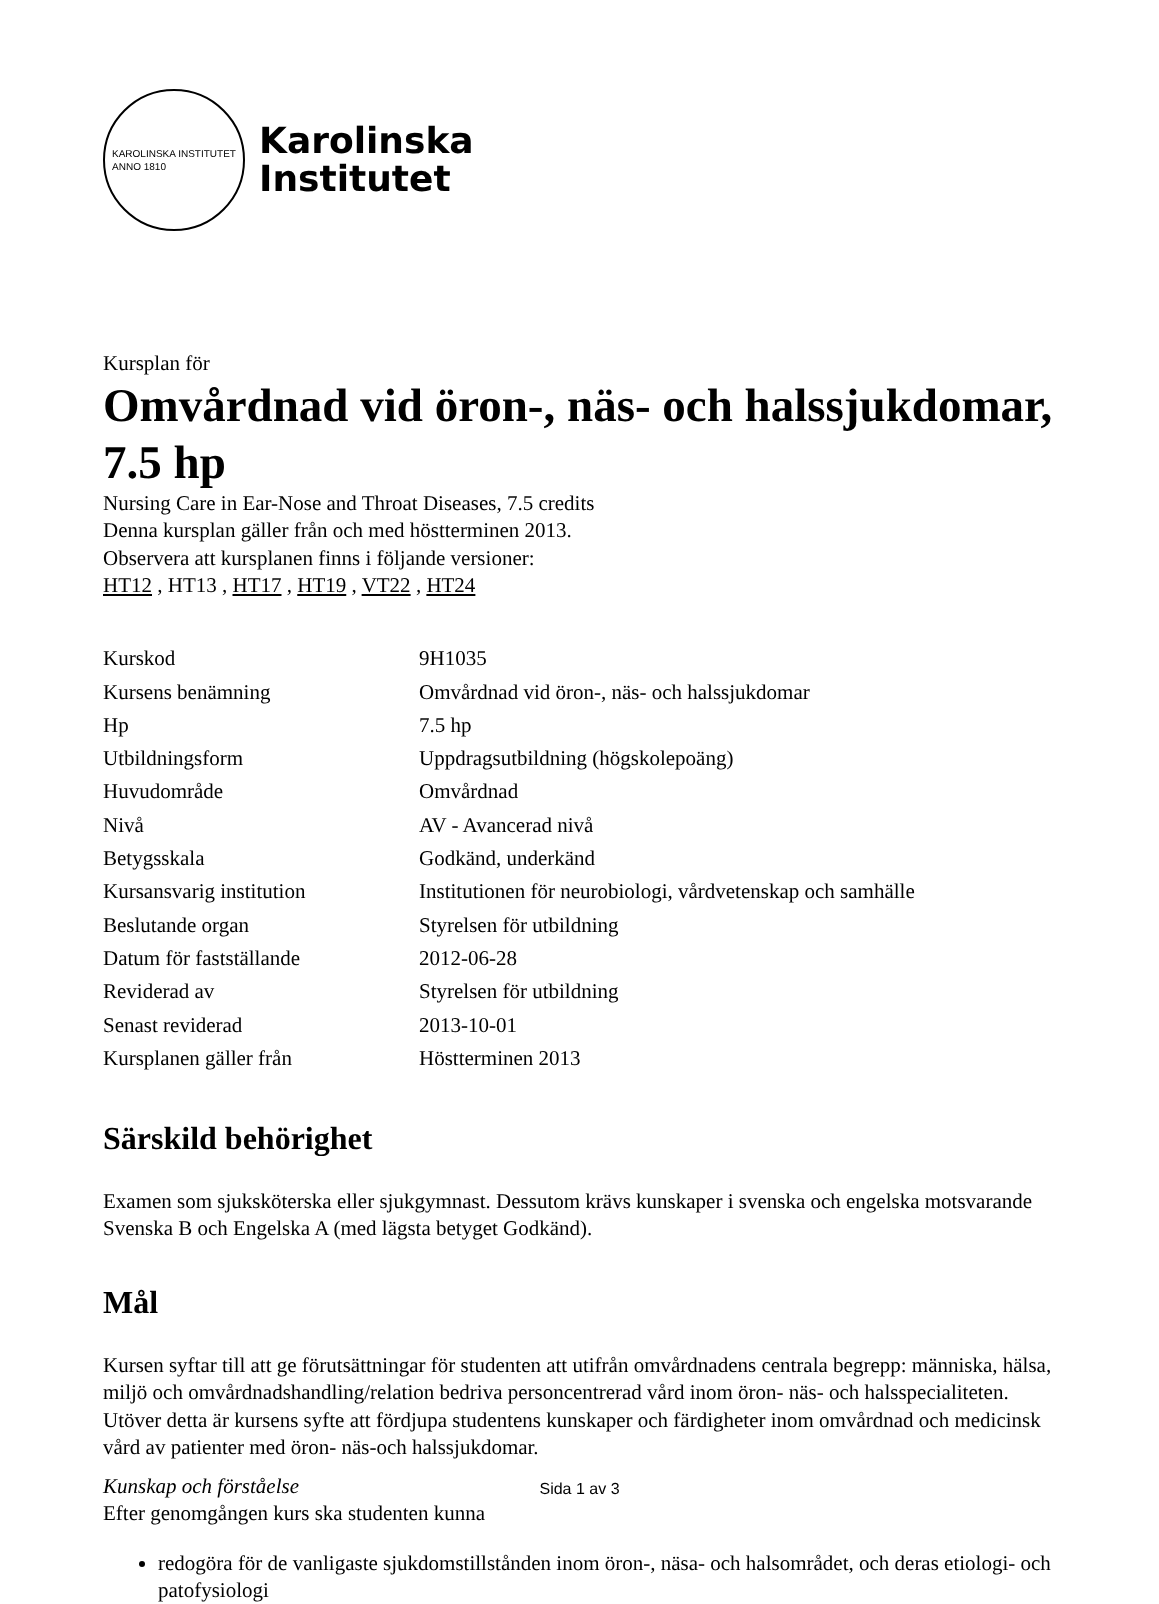KAROLINSKA INSTITUTET
ANNO 1810
Karolinska
Institutet
Kursplan för
Omvårdnad vid öron-, näs- och halssjukdomar, 7.5 hp
Nursing Care in Ear-Nose and Throat Diseases, 7.5 credits
Denna kursplan gäller från och med höstterminen 2013.
Observera att kursplanen finns i följande versioner:
HT12 , HT13 , HT17 , HT19 , VT22 , HT24
| Kurskod | 9H1035 |
| Kursens benämning | Omvårdnad vid öron-, näs- och halssjukdomar |
| Hp | 7.5 hp |
| Utbildningsform | Uppdragsutbildning (högskolepoäng) |
| Huvudområde | Omvårdnad |
| Nivå | AV - Avancerad nivå |
| Betygsskala | Godkänd, underkänd |
| Kursansvarig institution | Institutionen för neurobiologi, vårdvetenskap och samhälle |
| Beslutande organ | Styrelsen för utbildning |
| Datum för fastställande | 2012-06-28 |
| Reviderad av | Styrelsen för utbildning |
| Senast reviderad | 2013-10-01 |
| Kursplanen gäller från | Höstterminen 2013 |
Särskild behörighet
Examen som sjuksköterska eller sjukgymnast. Dessutom krävs kunskaper i svenska och engelska motsvarande Svenska B och Engelska A (med lägsta betyget Godkänd).
Mål
Kursen syftar till att ge förutsättningar för studenten att utifrån omvårdnadens centrala begrepp: människa, hälsa, miljö och omvårdnadshandling/relation bedriva personcentrerad vård inom öron- näs- och halsspecialiteten. Utöver detta är kursens syfte att fördjupa studentens kunskaper och färdigheter inom omvårdnad och medicinsk vård av patienter med öron- näs-och halssjukdomar.
Kunskap och förståelse
Efter genomgången kurs ska studenten kunna
redogöra för de vanligaste sjukdomstillstånden inom öron-, näsa- och halsområdet, och deras etiologi- och patofysiologi
Sida 1 av 3